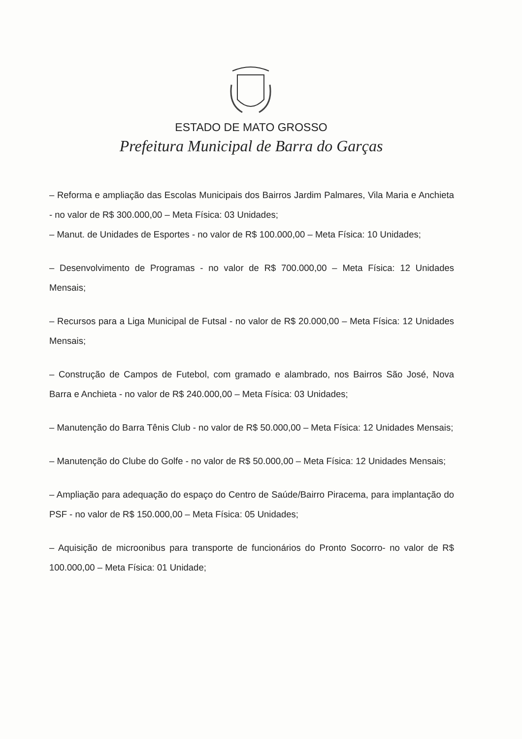ESTADO DE MATO GROSSO
Prefeitura Municipal de Barra do Garças
– Reforma e ampliação das Escolas Municipais dos Bairros Jardim Palmares, Vila Maria e Anchieta - no valor de R$ 300.000,00 – Meta Física: 03 Unidades;
– Manut. de Unidades de Esportes - no valor de R$ 100.000,00 – Meta Física: 10 Unidades;
– Desenvolvimento de Programas - no valor de R$ 700.000,00 – Meta Física: 12 Unidades Mensais;
– Recursos para a Liga Municipal de Futsal - no valor de R$ 20.000,00 – Meta Física: 12 Unidades Mensais;
– Construção de Campos de Futebol, com gramado e alambrado, nos Bairros São José, Nova Barra e Anchieta - no valor de R$ 240.000,00 – Meta Física: 03 Unidades;
– Manutenção do Barra Tênis Club - no valor de R$ 50.000,00 – Meta Física: 12 Unidades Mensais;
– Manutenção do Clube do Golfe - no valor de R$ 50.000,00 – Meta Física: 12 Unidades Mensais;
– Ampliação para adequação do espaço do Centro de Saúde/Bairro Piracema, para implantação do PSF - no valor de R$ 150.000,00 – Meta Física: 05 Unidades;
– Aquisição de microonibus para transporte de funcionários do Pronto Socorro- no valor de R$ 100.000,00 – Meta Física: 01 Unidade;